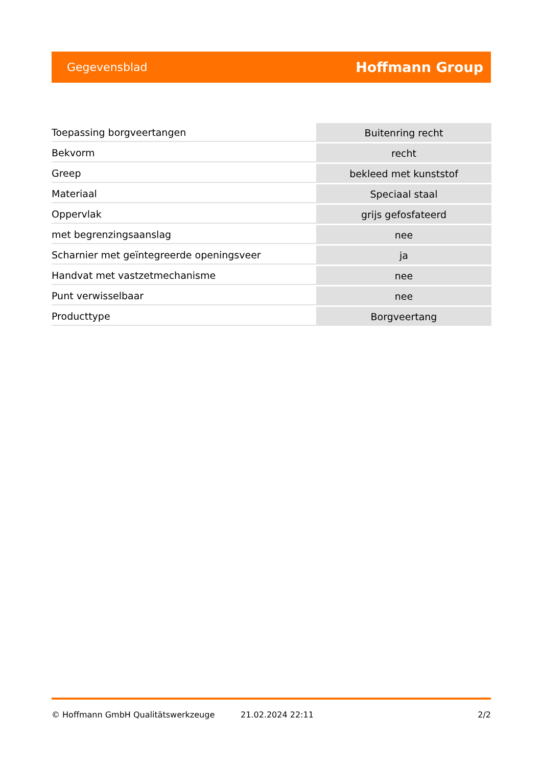Gegevensblad Hoffmann Group
| Toepassing borgveertangen | Buitenring recht |
| Bekvorm | recht |
| Greep | bekleed met kunststof |
| Materiaal | Speciaal staal |
| Oppervlak | grijs gefosfateerd |
| met begrenzingsaanslag | nee |
| Scharnier met geïntegreerde openingsveer | ja |
| Handvat met vastzetmechanisme | nee |
| Punt verwisselbaar | nee |
| Producttype | Borgveertang |
© Hoffmann GmbH Qualitätswerkzeuge 21.02.2024 22:11 2/2